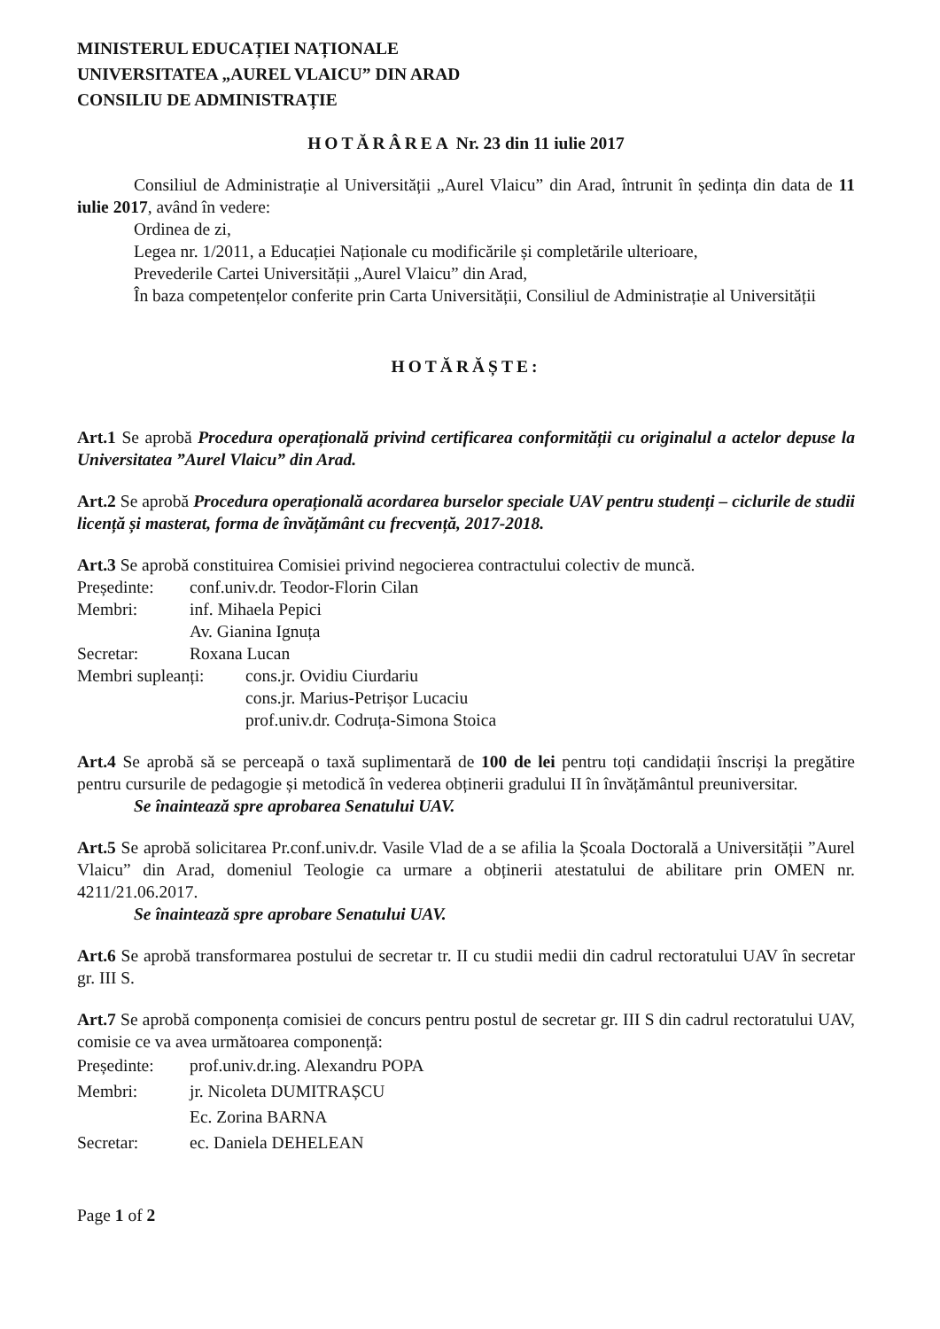MINISTERUL EDUCAȚIEI NAȚIONALE
UNIVERSITATEA „AUREL VLAICU” DIN ARAD
CONSILIU DE ADMINISTRAȚIE
HOTĂRÂREA Nr. 23 din 11 iulie 2017
Consiliul de Administrație al Universității „Aurel Vlaicu” din Arad, întrunit în ședința din data de 11 iulie 2017, având în vedere:
Ordinea de zi,
Legea nr. 1/2011, a Educației Naționale cu modificările și completările ulterioare,
Prevederile Cartei Universității „Aurel Vlaicu” din Arad,
În baza competențelor conferite prin Carta Universității, Consiliul de Administrație al Universității
HOTĂRĂȘTE:
Art.1 Se aprobă Procedura operațională privind certificarea conformității cu originalul a actelor depuse la Universitatea ”Aurel Vlaicu” din Arad.
Art.2 Se aprobă Procedura operațională acordarea burselor speciale UAV pentru studenți – ciclurile de studii licență și masterat, forma de învățământ cu frecvență, 2017-2018.
Art.3 Se aprobă constituirea Comisiei privind negocierea contractului colectiv de muncă.
Președinte: conf.univ.dr. Teodor-Florin Cilan
Membri: inf. Mihaela Pepici
Av. Gianina Ignuța
Secretar: Roxana Lucan
Membri supleanți: cons.jr. Ovidiu Ciurdariu
cons.jr. Marius-Petrișor Lucaciu
prof.univ.dr. Codruța-Simona Stoica
Art.4 Se aprobă să se perceapă o taxă suplimentară de 100 de lei pentru toți candidații înscriși la pregătire pentru cursurile de pedagogie și metodică în vederea obținerii gradului II în învățământul preuniversitar.
Se înaintează spre aprobarea Senatului UAV.
Art.5 Se aprobă solicitarea Pr.conf.univ.dr. Vasile Vlad de a se afilia la Școala Doctorală a Universității ”Aurel Vlaicu” din Arad, domeniul Teologie ca urmare a obținerii atestatului de abilitare prin OMEN nr. 4211/21.06.2017.
Se înaintează spre aprobare Senatului UAV.
Art.6 Se aprobă transformarea postului de secretar tr. II cu studii medii din cadrul rectoratului UAV în secretar gr. III S.
Art.7 Se aprobă componența comisiei de concurs pentru postul de secretar gr. III S din cadrul rectoratului UAV, comisie ce va avea următoarea componență:
Președinte: prof.univ.dr.ing. Alexandru POPA
Membri: jr. Nicoleta DUMITRAȘCU
Ec. Zorina BARNA
Secretar: ec. Daniela DEHELEAN
Page 1 of 2